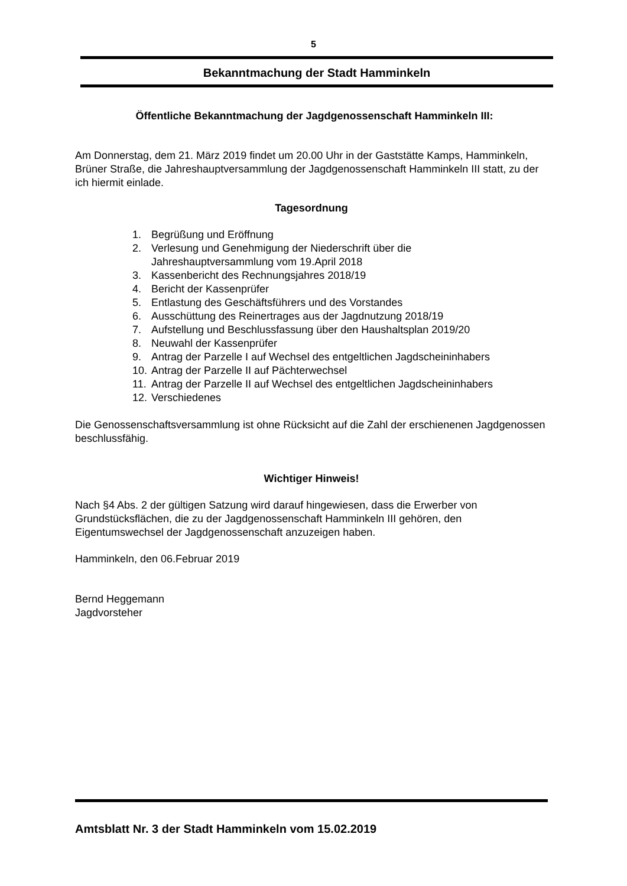5
Bekanntmachung der Stadt Hamminkeln
Öffentliche Bekanntmachung der Jagdgenossenschaft Hamminkeln III:
Am Donnerstag, dem 21. März 2019 findet um 20.00 Uhr in der Gaststätte Kamps, Hamminkeln, Brüner Straße, die Jahreshauptversammlung der Jagdgenossenschaft Hamminkeln III statt, zu der ich hiermit einlade.
Tagesordnung
1. Begrüßung und Eröffnung
2. Verlesung und Genehmigung der Niederschrift über die
Jahreshauptversammlung vom 19.April 2018
3. Kassenbericht des Rechnungsjahres 2018/19
4. Bericht der Kassenprüfer
5. Entlastung des Geschäftsführers und des Vorstandes
6. Ausschüttung des Reinertrages aus der Jagdnutzung 2018/19
7. Aufstellung und Beschlussfassung über den Haushaltsplan 2019/20
8. Neuwahl der Kassenprüfer
9. Antrag der Parzelle I auf Wechsel des entgeltlichen Jagdscheininhabers
10. Antrag der Parzelle II auf Pächterwechsel
11. Antrag der Parzelle II auf Wechsel des entgeltlichen Jagdscheininhabers
12. Verschiedenes
Die Genossenschaftsversammlung ist ohne Rücksicht auf die Zahl der erschienenen Jagdgenossen beschlussfähig.
Wichtiger Hinweis!
Nach §4 Abs. 2 der gültigen Satzung wird darauf hingewiesen, dass die Erwerber von Grundstücksflächen, die zu der Jagdgenossenschaft Hamminkeln III gehören, den Eigentumswechsel der Jagdgenossenschaft anzuzeigen haben.
Hamminkeln, den 06.Februar 2019
Bernd Heggemann
Jagdvorsteher
Amtsblatt Nr. 3 der Stadt Hamminkeln vom 15.02.2019